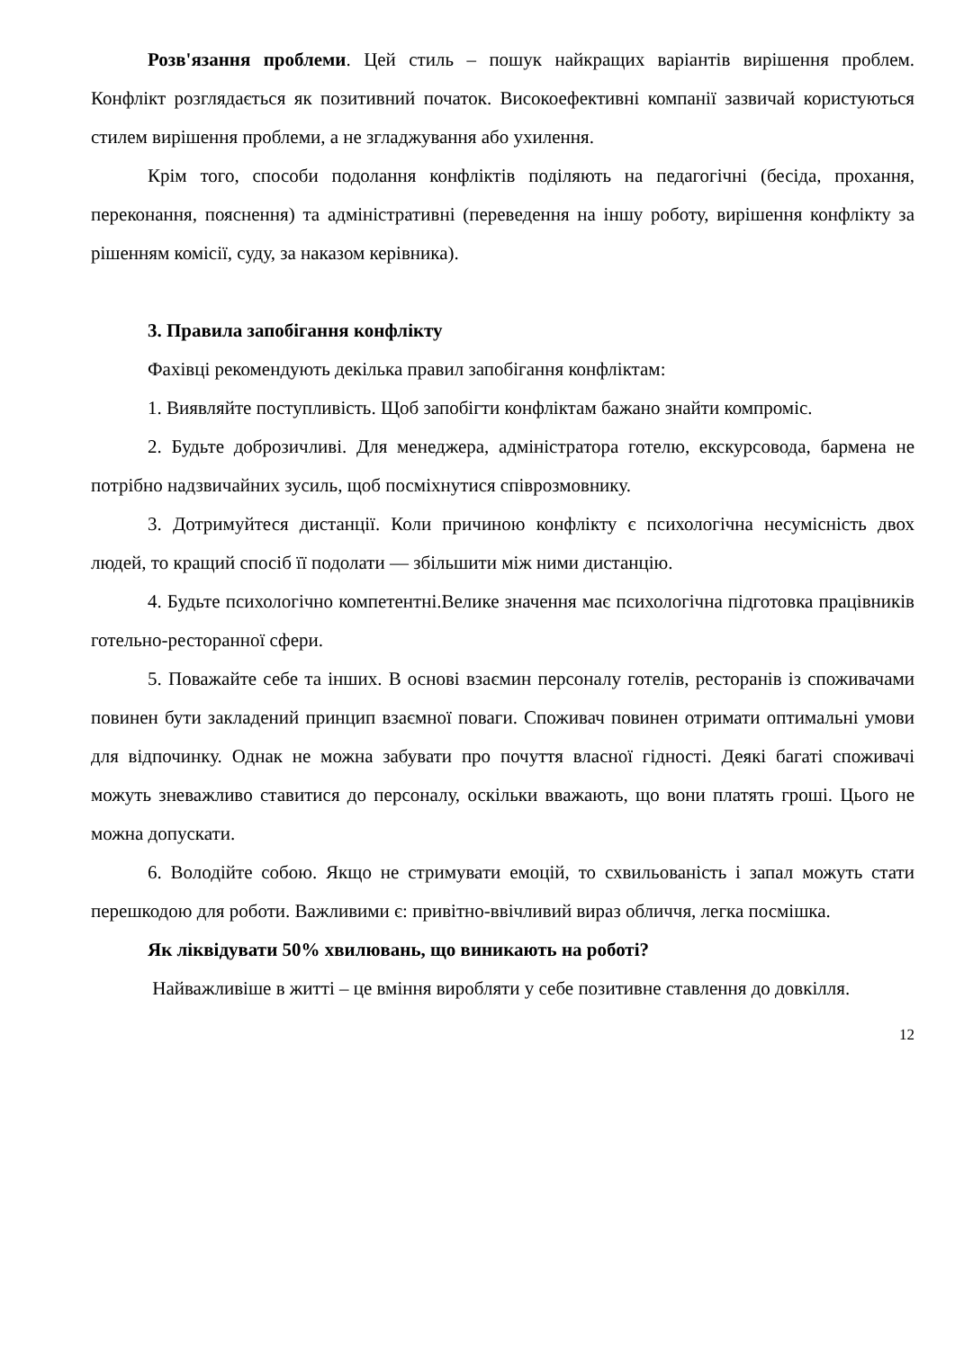Розв'язання проблеми. Цей стиль – пошук найкращих варіантів вирішення проблем. Конфлікт розглядається як позитивний початок. Високоефективні компанії зазвичай користуються стилем вирішення проблеми, а не згладжування або ухилення.
Крім того, способи подолання конфліктів поділяють на педагогічні (бесіда, прохання, переконання, пояснення) та адміністративні (переведення на іншу роботу, вирішення конфлікту за рішенням комісії, суду, за наказом керівника).
3. Правила запобігання конфлікту
Фахівці рекомендують декілька правил запобігання конфліктам:
1. Виявляйте поступливість. Щоб запобігти конфліктам бажано знайти компроміс.
2. Будьте доброзичливі. Для менеджера, адміністратора готелю, екскурсовода, бармена не потрібно надзвичайних зусиль, щоб посміхнутися співрозмовнику.
3. Дотримуйтеся дистанції. Коли причиною конфлікту є психологічна несумісність двох людей, то кращий спосіб її подолати — збільшити між ними дистанцію.
4. Будьте психологічно компетентні.Велике значення має психологічна підготовка працівників готельно-ресторанної сфери.
5. Поважайте себе та інших. В основі взаємин персоналу готелів, ресторанів із споживачами повинен бути закладений принцип взаємної поваги. Споживач повинен отримати оптимальні умови для відпочинку. Однак не можна забувати про почуття власної гідності. Деякі багаті споживачі можуть зневажливо ставитися до персоналу, оскільки вважають, що вони платять гроші. Цього не можна допускати.
6. Володійте собою. Якщо не стримувати емоцій, то схвильованість і запал можуть стати перешкодою для роботи. Важливими є: привітно-ввічливий вираз обличчя, легка посмішка.
Як ліквідувати 50% хвилювань, що виникають на роботі?
Найважливіше в житті – це вміння виробляти у себе позитивне ставлення до довкілля.
12